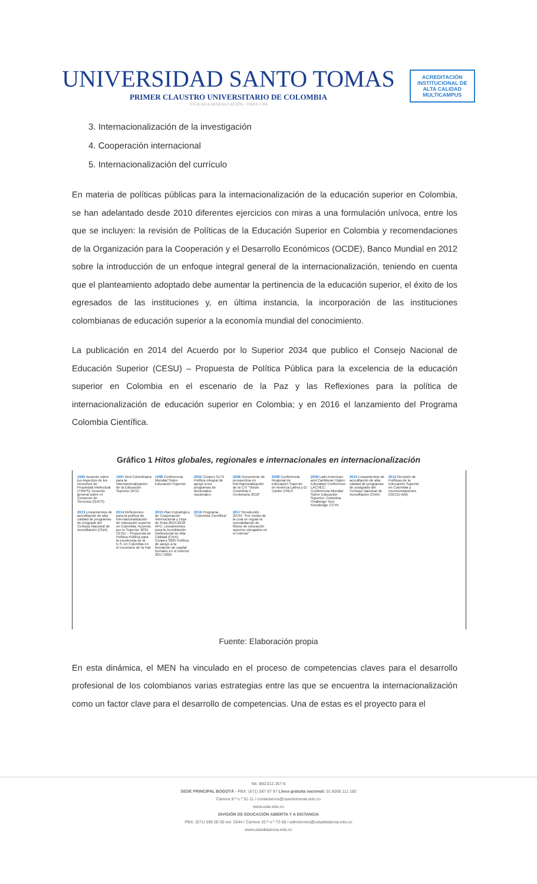UNIVERSIDAD SANTO TOMAS
PRIMER CLAUSTRO UNIVERSITARIO DE COLOMBIA
VIGILADA MINEDUCACIÓN - SNIES 1704
ACREDITACIÓN INSTITUCIONAL DE ALTA CALIDAD MULTICAMPUS
3. Internacionalización de la investigación
4. Cooperación internacional
5. Internacionalización del currículo
En materia de políticas públicas para la internacionalización de la educación superior en Colombia, se han adelantado desde 2010 diferentes ejercicios con miras a una formulación unívoca, entre los que se incluyen: la revisión de Políticas de la Educación Superior en Colombia y recomendaciones de la Organización para la Cooperación y el Desarrollo Económicos (OCDE), Banco Mundial en 2012 sobre la introducción de un enfoque integral general de la internacionalización, teniendo en cuenta que el planteamiento adoptado debe aumentar la pertinencia de la educación superior, el éxito de los egresados de las instituciones y, en última instancia, la incorporación de las instituciones colombianas de educación superior a la economía mundial del conocimiento.
La publicación en 2014 del Acuerdo por lo Superior 2034 que publico el Consejo Nacional de Educación Superior (CESU) – Propuesta de Política Pública para la excelencia de la educación superior en Colombia en el escenario de la Paz y las Reflexiones para la política de internacionalización de educación superior en Colombia; y en 2016 el lanzamiento del Programa Colombia Científica.
Gráfico 1 Hitos globales, regionales e internacionales en internacionalización
1995 Acuerdo sobre los Aspectos de los Derechos de Propiedad Intelectual (TRIPS); Acuerdo general sobre el Comercio de Servicios (GATS)
1997 Red Colombiana para la Internacionalización de la Educación Superior (RCI)
1998 Conferencia Mundial Sobre Educación Superior
2002 Conpes 3179 Política integral de apoyo a los programas de doctorados nacionales
2006 Documento de prospectiva en internacionalización de la CTI "Visión Colombia II Centenario 2019"
2008 Conferencia Regional de Educación Superior en América Latina y El Caribe CRES
2009 Latin American and Caribbean Higher Education Conference LACHEC; Conferencia Mundial Sobre Educación Superior; Colombia Challenge Your Knowledge CCYK
2010 Lineamientos de acreditación de alta calidad de programas de postgrado del Consejo Nacional de Acreditación (CNA)
2012 Revisión de Políticas de la Educación Superior en Colombia y recomendaciones (OECD-WB)
2013 Lineamientos de acreditación de alta calidad de programas de pregrado del Consejo Nacional de Acreditación (CNA)
2014 Reflexiones para la política de internacionalización de educación superior en Colombia; Acuerdo por lo Superior 2034 CESU – Propuesta de Política Pública para la excelencia de la E.S. en Colombia en el escenario de la Paz
2015 Plan Estratégico de Cooperación Internacional y Hoja de Ruta 2015-2018 APC; Lineamientos para la Acreditación Institucional de Alta Calidad (CNA); Conpes 3835 Política de apoyo a la formación de capital humano en el exterior 2017-2025
2016 Programa "Colombia Científica"
2017 Resolución 20797 "Por medio de la cual se regula la convalidación de títulos de educación superior otorgados en el exterior"
Fuente: Elaboración propia
En esta dinámica, el MEN ha vinculado en el proceso de competencias claves para el desarrollo profesional de los colombianos varias estrategias entre las que se encuentra la internacionalización como un factor clave para el desarrollo de competencias. Una de estas es el proyecto para el
Nit. 860.012.357-6
SEDE PRINCIPAL BOGOTÁ - PBX: (571) 587 87 97 Línea gratuita nacional: 01 8000 111 180
Carrera 9.ª n.º 51-11 / contactenos@usantotomas.edu.co
www.usta.edu.co
DIVISIÓN DE EDUCACIÓN ABIERTA Y A DISTANCIA
PBX: (571) 595 00 00 ext. 2044 / Carrera 10.ª n.º 72-50 / admisiones@ustadistancia.edu.co
www.ustadistancia.edu.co